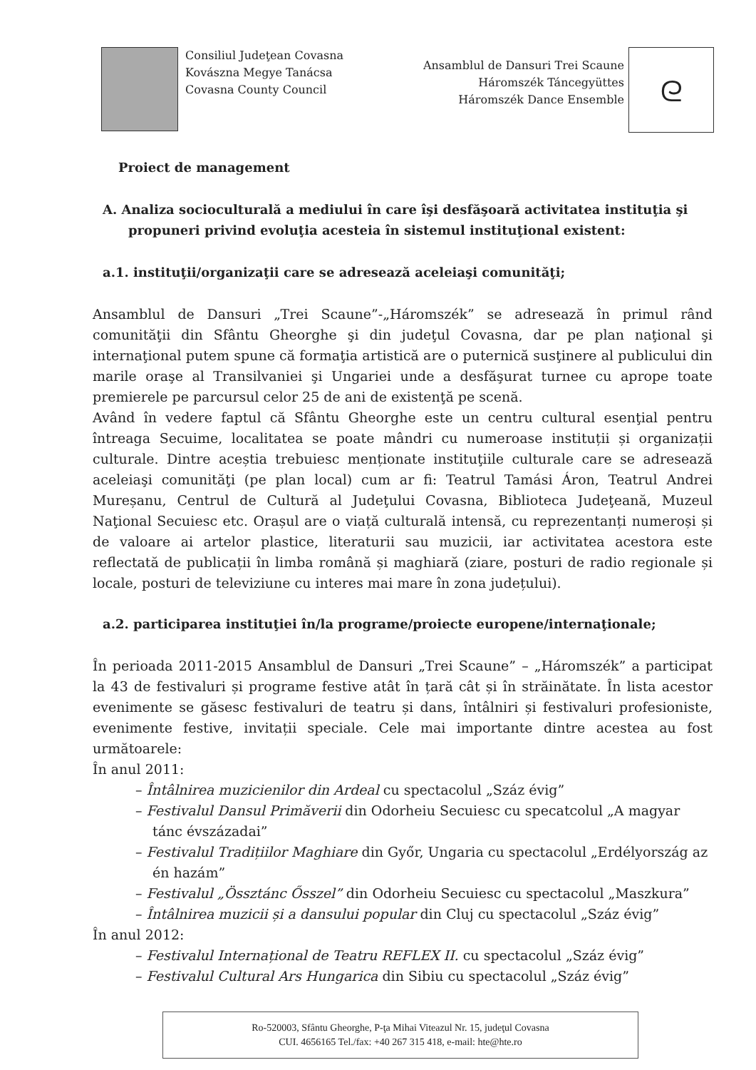Consiliul Judeţean Covasna
Kovászna Megye Tanácsa
Covasna County Council
Ansamblul de Dansuri Trei Scaune
Háromszék Táncegyüttes
Háromszék Dance Ensemble
ᘓ
Proiect de management
A. Analiza socioculturală a mediului în care îşi desfăşoară activitatea instituţia şi propuneri privind evoluţia acesteia în sistemul instituţional existent:
a.1. instituţii/organizaţii care se adresează aceleiaşi comunităţi;
Ansamblul de Dansuri „Trei Scaune”-„Háromszék” se adresează în primul rând comunităţii din Sfântu Gheorghe şi din judeţul Covasna, dar pe plan naţional şi internaţional putem spune că formaţia artistică are o puternică susţinere al publicului din marile oraşe al Transilvaniei şi Ungariei unde a desfăşurat turnee cu aprope toate premierele pe parcursul celor 25 de ani de existenţă pe scenă.
Având în vedere faptul că Sfântu Gheorghe este un centru cultural esenţial pentru întreaga Secuime, localitatea se poate mândri cu numeroase instituții și organizații culturale. Dintre aceștia trebuiesc menționate instituţiile culturale care se adresează aceleiaşi comunităţi (pe plan local) cum ar fi: Teatrul Tamási Áron, Teatrul Andrei Mureșanu, Centrul de Cultură al Judeţului Covasna, Biblioteca Judeţeană, Muzeul Naţional Secuiesc etc. Orașul are o viață culturală intensă, cu reprezentanți numeroși și de valoare ai artelor plastice, literaturii sau muzicii, iar activitatea acestora este reflectată de publicații în limba română și maghiară (ziare, posturi de radio regionale și locale, posturi de televiziune cu interes mai mare în zona județului).
a.2. participarea instituţiei în/la programe/proiecte europene/internaţionale;
În perioada 2011-2015 Ansamblul de Dansuri „Trei Scaune” – „Háromszék” a participat la 43 de festivaluri și programe festive atât în țară cât și în străinătate. În lista acestor evenimente se găsesc festivaluri de teatru și dans, întâlniri și festivaluri profesioniste, evenimente festive, invitații speciale. Cele mai importante dintre acestea au fost următoarele:
În anul 2011:
– Întâlnirea muzicienilor din Ardeal cu spectacolul „Száz évig”
– Festivalul Dansul Primăverii din Odorheiu Secuiesc cu specatcolul „A magyar tánc évszázadai”
– Festivalul Tradițiilor Maghiare din Győr, Ungaria cu spectacolul „Erdélyország az én hazám”
– Festivalul „Össztánc Ősszel” din Odorheiu Secuiesc cu spectacolul „Maszkura”
– Întâlnirea muzicii și a dansului popular din Cluj cu spectacolul „Száz évig”
În anul 2012:
– Festivalul Internațional de Teatru REFLEX II. cu spectacolul „Száz évig”
– Festivalul Cultural Ars Hungarica din Sibiu cu spectacolul „Száz évig”
Ro-520003, Sfântu Gheorghe, P-ţa Mihai Viteazul Nr. 15, judeţul Covasna
CUI. 4656165 Tel./fax: +40 267 315 418, e-mail: hte@hte.ro